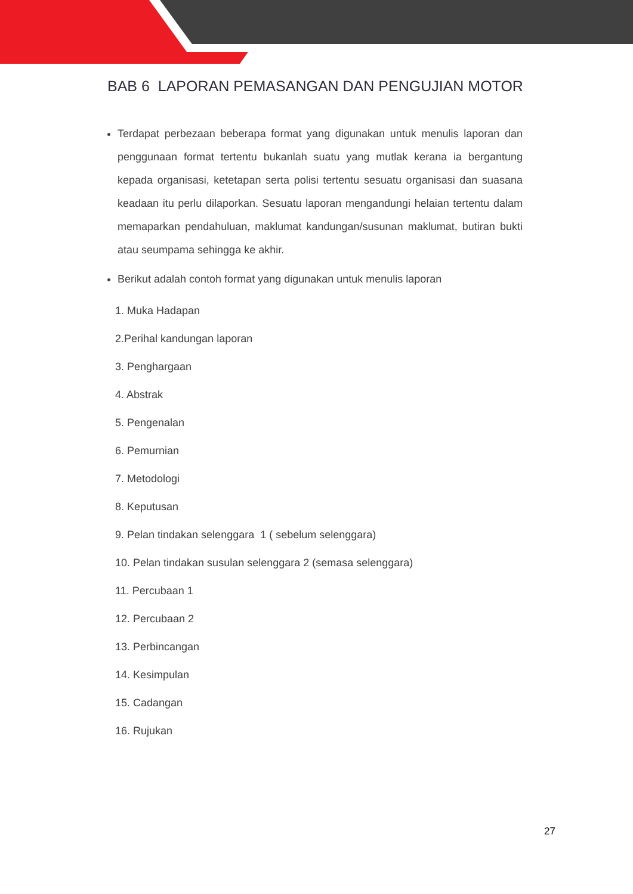BAB 6 LAPORAN PEMASANGAN DAN PENGUJIAN MOTOR
Terdapat perbezaan beberapa format yang digunakan untuk menulis laporan dan penggunaan format tertentu bukanlah suatu yang mutlak kerana ia bergantung kepada organisasi, ketetapan serta polisi tertentu sesuatu organisasi dan suasana keadaan itu perlu dilaporkan. Sesuatu laporan mengandungi helaian tertentu dalam memaparkan pendahuluan, maklumat kandungan/susunan maklumat, butiran bukti atau seumpama sehingga ke akhir.
Berikut adalah contoh format yang digunakan untuk menulis laporan
1. Muka Hadapan
2.Perihal kandungan laporan
3. Penghargaan
4. Abstrak
5. Pengenalan
6. Pemurnian
7. Metodologi
8. Keputusan
9. Pelan tindakan selenggara 1 ( sebelum selenggara)
10. Pelan tindakan susulan selenggara 2 (semasa selenggara)
11. Percubaan 1
12. Percubaan 2
13. Perbincangan
14. Kesimpulan
15. Cadangan
16. Rujukan
27